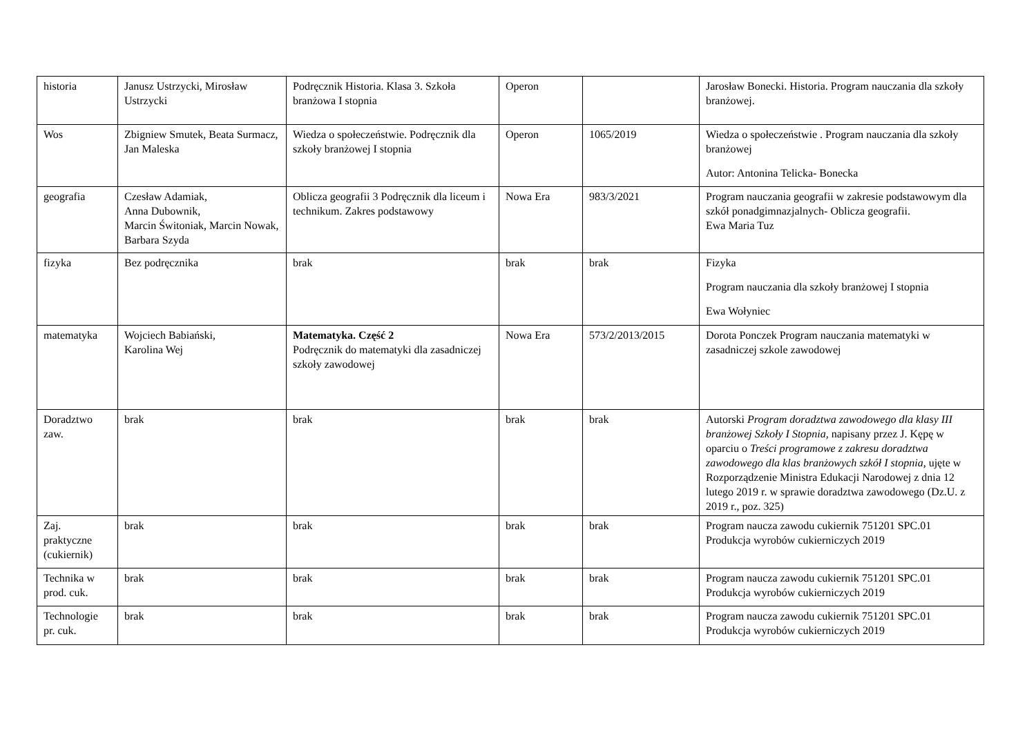| historia | Janusz Ustrzycki, Mirosław Ustrzycki | Podręcznik Historia. Klasa 3. Szkoła branżowa I stopnia | Operon | | Jarosław Bonecki. Historia. Program nauczania dla szkoły branżowej. |
| Wos | Zbigniew Smutek, Beata Surmacz, Jan Maleska | Wiedza o społeczeństwie. Podręcznik dla szkoły branżowej I stopnia | Operon | 1065/2019 | Wiedza o społeczeństwie . Program nauczania dla szkoły branżowej Autor: Antonina Telicka- Bonecka |
| geografia | Czesław Adamiak, Anna Dubownik, Marcin Świtoniak, Marcin Nowak, Barbara Szyda | Oblicza geografii 3 Podręcznik dla liceum i technikum. Zakres podstawowy | Nowa Era | 983/3/2021 | Program nauczania geografii w zakresie podstawowym dla szkół ponadgimnazjalnych- Oblicza geografii. Ewa Maria Tuz |
| fizyka | Bez podręcznika | brak | brak | brak | Fizyka Program nauczania dla szkoły branżowej I stopnia Ewa Wołyniec |
| matematyka | Wojciech Babiański, Karolina Wej | Matematyka. Część 2 Podręcznik do matematyki dla zasadniczej szkoły zawodowej | Nowa Era | 573/2/2013/2015 | Dorota Ponczek Program nauczania matematyki w zasadniczej szkole zawodowej |
| Doradztwo zaw. | brak | brak | brak | brak | Autorski Program doradztwa zawodowego dla klasy III branżowej Szkoły I Stopnia, napisany przez J. Kępę w oparciu o Treści programowe z zakresu doradztwa zawodowego dla klas branżowych szkół I stopnia, ujęte w Rozporządzenie Ministra Edukacji Narodowej z dnia 12 lutego 2019 r. w sprawie doradztwa zawodowego (Dz.U. z 2019 r., poz. 325) |
| Zaj. praktyczne (cukiernik) | brak | brak | brak | brak | Program naucza zawodu cukiernik 751201 SPC.01 Produkcja wyrobów cukierniczych 2019 |
| Technika w prod. cuk. | brak | brak | brak | brak | Program naucza zawodu cukiernik 751201 SPC.01 Produkcja wyrobów cukierniczych 2019 |
| Technologie pr. cuk. | brak | brak | brak | brak | Program naucza zawodu cukiernik 751201 SPC.01 Produkcja wyrobów cukierniczych 2019 |